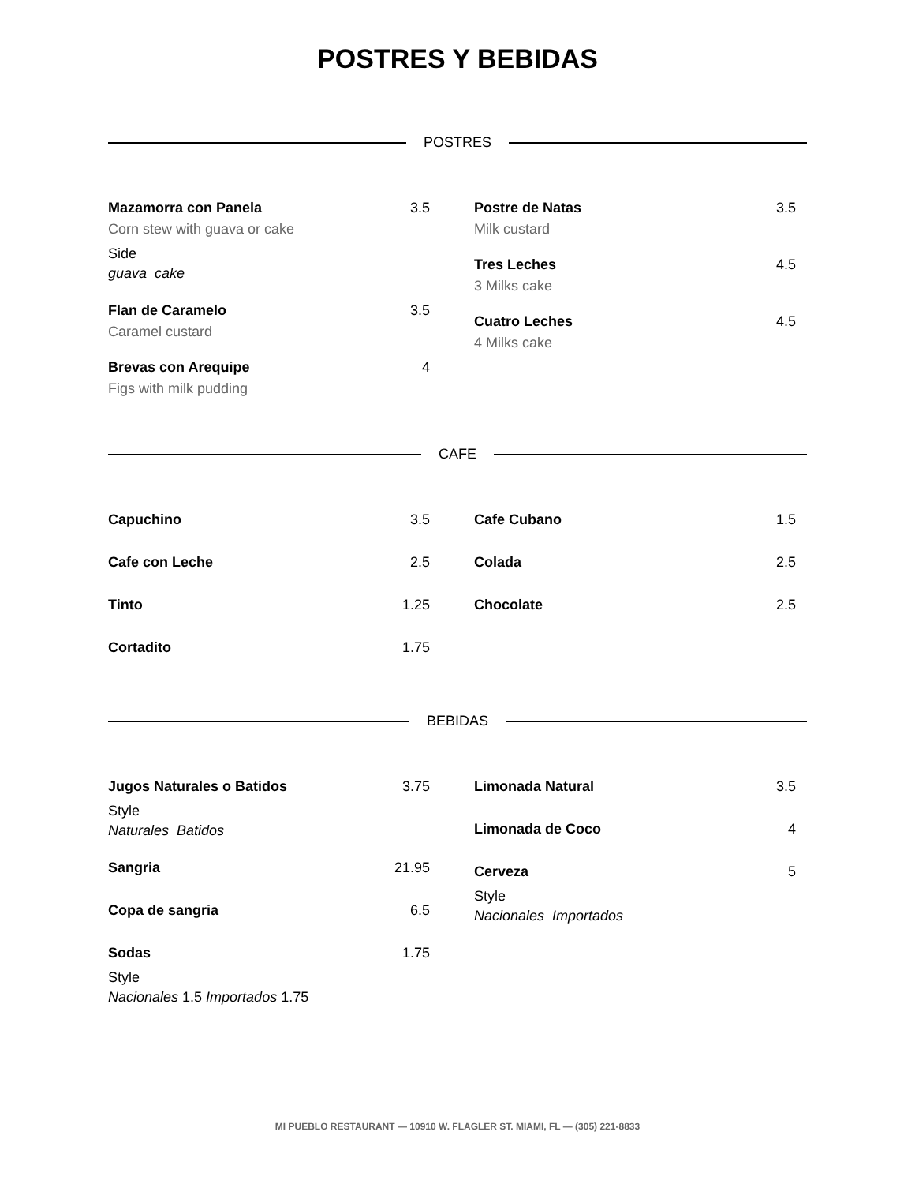POSTRES Y BEBIDAS
POSTRES
Mazamorra con Panela 3.5
Corn stew with guava or cake
Side
guava cake
Flan de Caramelo 3.5
Caramel custard
Brevas con Arequipe 4
Figs with milk pudding
Postre de Natas 3.5
Milk custard
Tres Leches 4.5
3 Milks cake
Cuatro Leches 4.5
4 Milks cake
CAFE
Capuchino 3.5
Cafe con Leche 2.5
Tinto 1.25
Cortadito 1.75
Cafe Cubano 1.5
Colada 2.5
Chocolate 2.5
BEBIDAS
Jugos Naturales o Batidos 3.75
Style
Naturales Batidos
Sangria 21.95
Copa de sangria 6.5
Sodas 1.75
Style
Nacionales 1.5 Importados 1.75
Limonada Natural 3.5
Limonada de Coco 4
Cerveza 5
Style
Nacionales Importados
MI PUEBLO RESTAURANT — 10910 W. FLAGLER ST. MIAMI, FL — (305) 221-8833